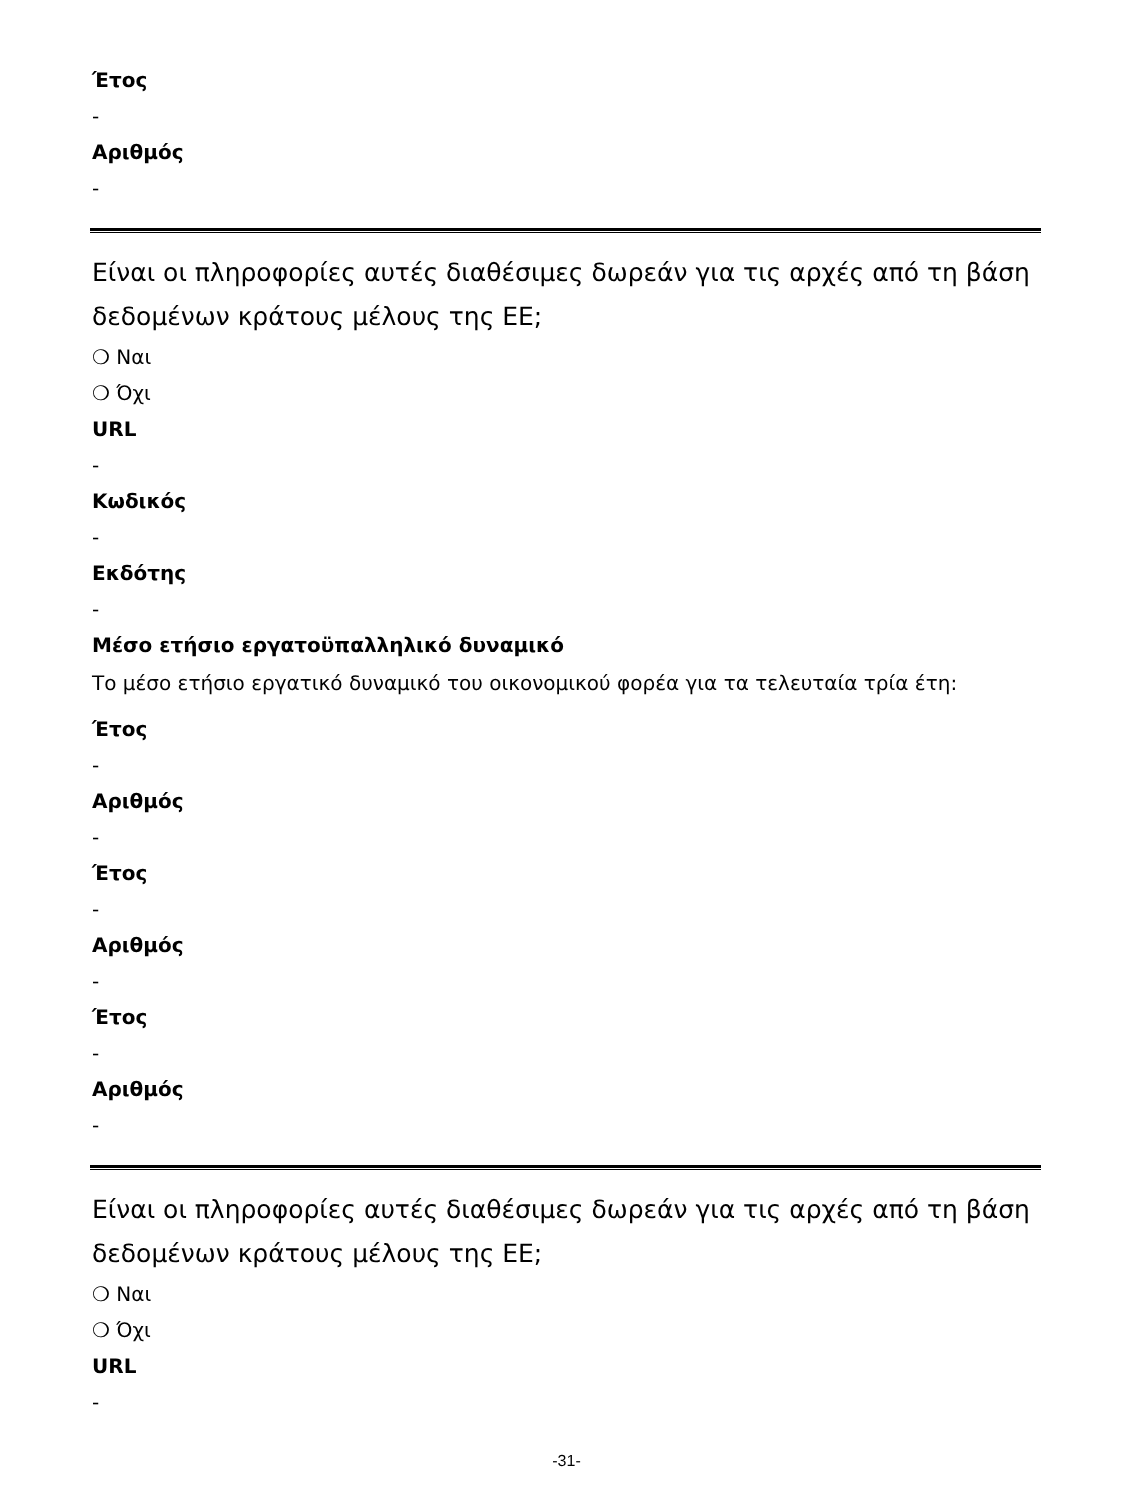Έτος
-
Αριθμός
-
Είναι οι πληροφορίες αυτές διαθέσιμες δωρεάν για τις αρχές από τη βάση δεδομένων κράτους μέλους της ΕΕ;
❍ Ναι
❍ Όχι
URL
-
Κωδικός
-
Εκδότης
-
Μέσο ετήσιο εργατοϋπαλληλικό δυναμικό
Το μέσο ετήσιο εργατικό δυναμικό του οικονομικού φορέα για τα τελευταία τρία έτη:
Έτος
-
Αριθμός
-
Έτος
-
Αριθμός
-
Έτος
-
Αριθμός
-
Είναι οι πληροφορίες αυτές διαθέσιμες δωρεάν για τις αρχές από τη βάση δεδομένων κράτους μέλους της ΕΕ;
❍ Ναι
❍ Όχι
URL
-
-31-